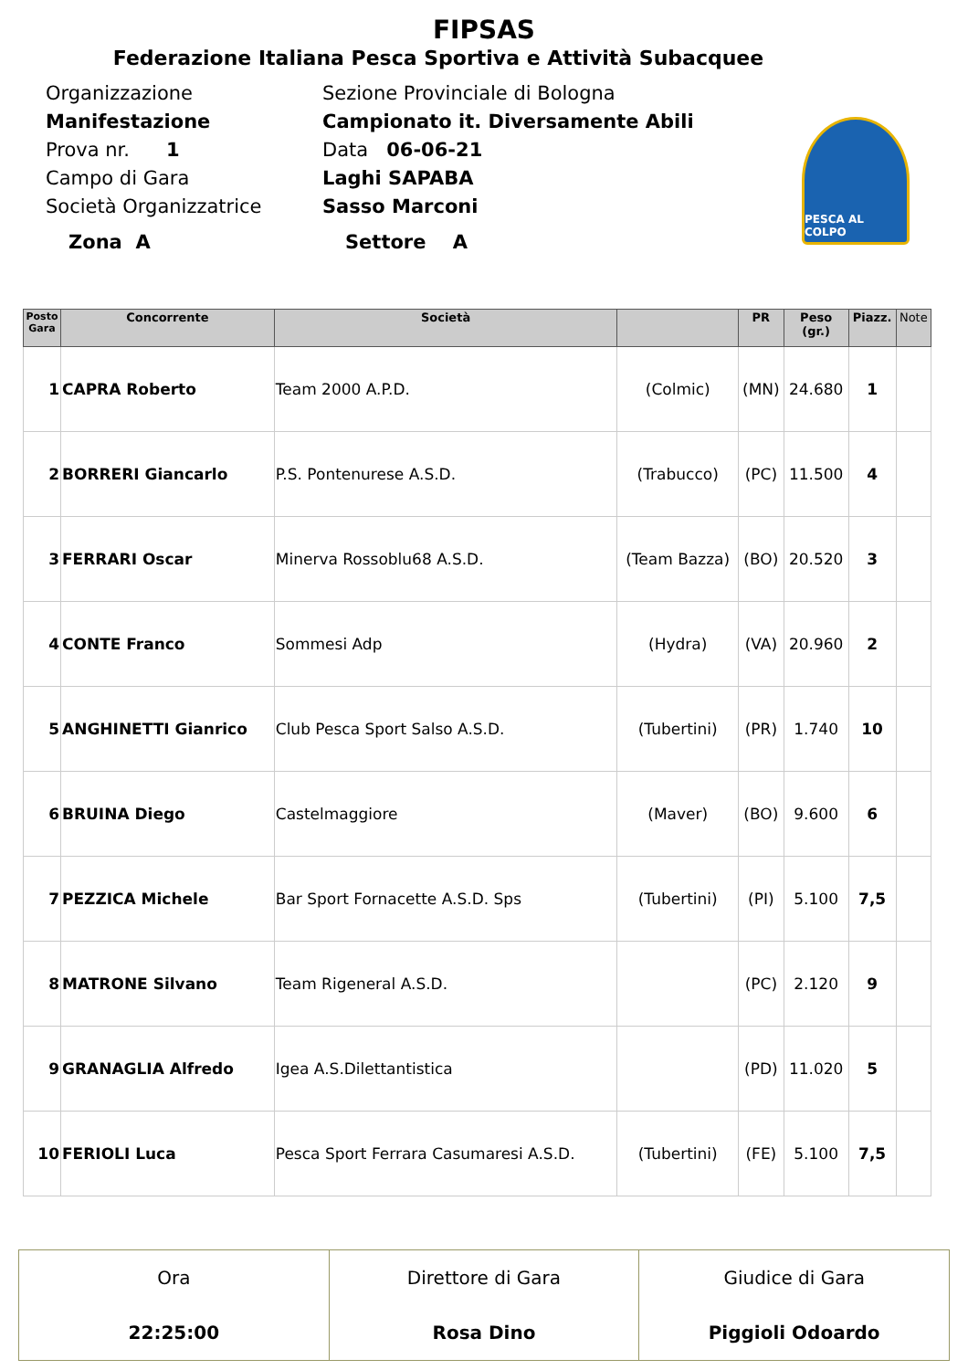FIPSAS
Federazione Italiana Pesca Sportiva e Attività Subacquee
PESCA AL COLPO
Organizzazione Sezione Provinciale di Bologna
Manifestazione Campionato it. Diversamente Abili
Prova nr. 1 Data 06-06-21
Campo di Gara Laghi SAPABA
Società Organizzatrice Sasso Marconi
Zona A Settore A
| Posto Gara | Concorrente | Società | | PR | Peso (gr.) | Piazz. | Note |
| --- | --- | --- | --- | --- | --- | --- | --- |
| 1 | CAPRA Roberto | Team 2000 A.P.D. | (Colmic) | (MN) | 24.680 | 1 | |
| 2 | BORRERI Giancarlo | P.S. Pontenurese A.S.D. | (Trabucco) | (PC) | 11.500 | 4 | |
| 3 | FERRARI Oscar | Minerva Rossoblu68 A.S.D. | (Team Bazza) | (BO) | 20.520 | 3 | |
| 4 | CONTE Franco | Sommesi Adp | (Hydra) | (VA) | 20.960 | 2 | |
| 5 | ANGHINETTI Gianrico | Club Pesca Sport Salso A.S.D. | (Tubertini) | (PR) | 1.740 | 10 | |
| 6 | BRUINA Diego | Castelmaggiore | (Maver) | (BO) | 9.600 | 6 | |
| 7 | PEZZICA Michele | Bar Sport Fornacette A.S.D. Sps | (Tubertini) | (PI) | 5.100 | 7,5 | |
| 8 | MATRONE Silvano | Team Rigeneral A.S.D. | | (PC) | 2.120 | 9 | |
| 9 | GRANAGLIA Alfredo | Igea A.S.Dilettantistica | | (PD) | 11.020 | 5 | |
| 10 | FERIOLI Luca | Pesca Sport Ferrara Casumaresi A.S.D. | (Tubertini) | (FE) | 5.100 | 7,5 | |
| Ora | Direttore di Gara | Giudice di Gara |
| 22:25:00 | Rosa Dino | Piggioli Odoardo |